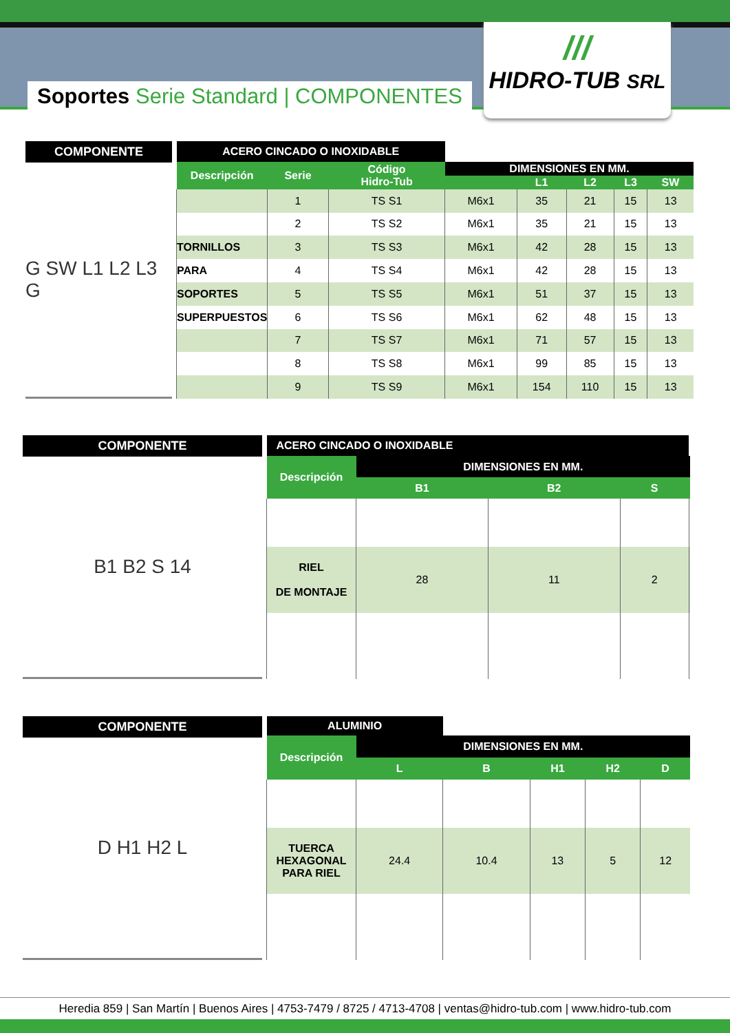Soportes Serie Standard | COMPONENTES
///
HIDRO-TUB SRL
COMPONENTE
G SW L1 L2 L3 G
| ACERO CINCADO O INOXIDABLE | | | | | | | |
| --- | --- | --- | --- | --- | --- | --- | --- |
| Descripción | Serie | Código Hidro-Tub | DIMENSIONES EN MM. | | | | |
| | | | | L1 | L2 | L3 | SW |
| | 1 | TS S1 | M6x1 | 35 | 21 | 15 | 13 |
| | 2 | TS S2 | M6x1 | 35 | 21 | 15 | 13 |
| TORNILLOS | 3 | TS S3 | M6x1 | 42 | 28 | 15 | 13 |
| PARA | 4 | TS S4 | M6x1 | 42 | 28 | 15 | 13 |
| SOPORTES | 5 | TS S5 | M6x1 | 51 | 37 | 15 | 13 |
| SUPERPUESTOS | 6 | TS S6 | M6x1 | 62 | 48 | 15 | 13 |
| | 7 | TS S7 | M6x1 | 71 | 57 | 15 | 13 |
| | 8 | TS S8 | M6x1 | 99 | 85 | 15 | 13 |
| | 9 | TS S9 | M6x1 | 154 | 110 | 15 | 13 |
COMPONENTE
B1 B2 S 14
| ACERO CINCADO O INOXIDABLE | | | | |
| --- | --- | --- | --- | --- |
| Descripción | DIMENSIONES EN MM. | | | |
| | B1 | B2 | S | |
| RIEL DE MONTAJE | 28 | 11 | 2 | |
COMPONENTE
D H1 H2 L
| ALUMINIO | | | | | |
| --- | --- | --- | --- | --- | --- |
| Descripción | DIMENSIONES EN MM. | | | | |
| | L | B | H1 | H2 | D |
| TUERCA HEXAGONAL PARA RIEL | 24.4 | 10.4 | 13 | 5 | 12 |
Heredia 859 | San Martín | Buenos Aires | 4753-7479 / 8725 / 4713-4708 | ventas@hidro-tub.com | www.hidro-tub.com